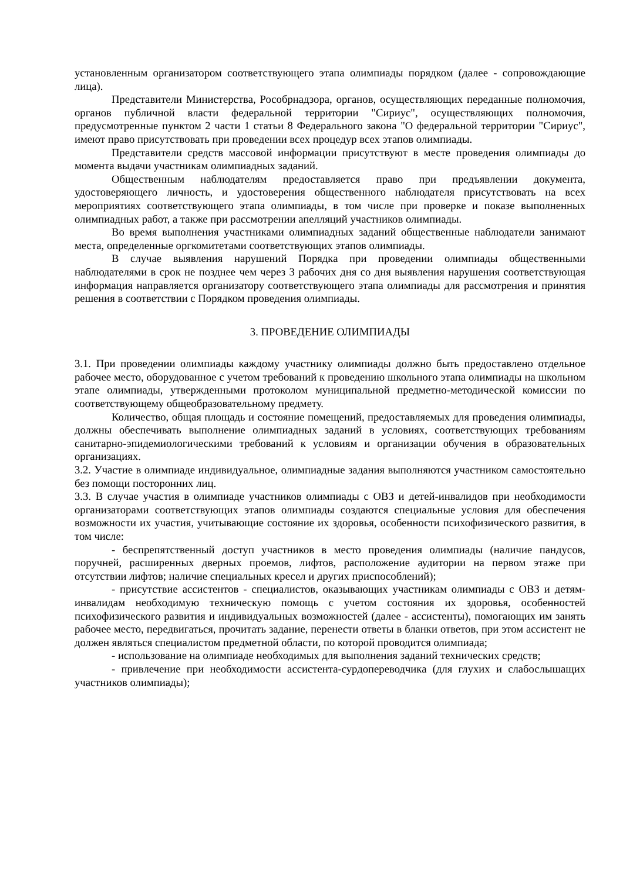установленным организатором соответствующего этапа олимпиады порядком (далее - сопровождающие лица).
Представители Министерства, Рособрнадзора, органов, осуществляющих переданные полномочия, органов публичной власти федеральной территории "Сириус", осуществляющих полномочия, предусмотренные пунктом 2 части 1 статьи 8 Федерального закона "О федеральной территории "Сириус", имеют право присутствовать при проведении всех процедур всех этапов олимпиады.
Представители средств массовой информации присутствуют в месте проведения олимпиады до момента выдачи участникам олимпиадных заданий.
Общественным наблюдателям предоставляется право при предъявлении документа, удостоверяющего личность, и удостоверения общественного наблюдателя присутствовать на всех мероприятиях соответствующего этапа олимпиады, в том числе при проверке и показе выполненных олимпиадных работ, а также при рассмотрении апелляций участников олимпиады.
Во время выполнения участниками олимпиадных заданий общественные наблюдатели занимают места, определенные оргкомитетами соответствующих этапов олимпиады.
В случае выявления нарушений Порядка при проведении олимпиады общественными наблюдателями в срок не позднее чем через 3 рабочих дня со дня выявления нарушения соответствующая информация направляется организатору соответствующего этапа олимпиады для рассмотрения и принятия решения в соответствии с Порядком проведения олимпиады.
3. ПРОВЕДЕНИЕ ОЛИМПИАДЫ
3.1. При проведении олимпиады каждому участнику олимпиады должно быть предоставлено отдельное рабочее место, оборудованное с учетом требований к проведению школьного этапа олимпиады на школьном этапе олимпиады, утвержденными протоколом муниципальной предметно-методической комиссии по соответствующему общеобразовательному предмету.
Количество, общая площадь и состояние помещений, предоставляемых для проведения олимпиады, должны обеспечивать выполнение олимпиадных заданий в условиях, соответствующих требованиям санитарно-эпидемиологическими требований к условиям и организации обучения в образовательных организациях.
3.2. Участие в олимпиаде индивидуальное, олимпиадные задания выполняются участником самостоятельно без помощи посторонних лиц.
3.3. В случае участия в олимпиаде участников олимпиады с ОВЗ и детей-инвалидов при необходимости организаторами соответствующих этапов олимпиады создаются специальные условия для обеспечения возможности их участия, учитывающие состояние их здоровья, особенности психофизического развития, в том числе:
- беспрепятственный доступ участников в место проведения олимпиады (наличие пандусов, поручней, расширенных дверных проемов, лифтов, расположение аудитории на первом этаже при отсутствии лифтов; наличие специальных кресел и других приспособлений);
- присутствие ассистентов - специалистов, оказывающих участникам олимпиады с ОВЗ и детям-инвалидам необходимую техническую помощь с учетом состояния их здоровья, особенностей психофизического развития и индивидуальных возможностей (далее - ассистенты), помогающих им занять рабочее место, передвигаться, прочитать задание, перенести ответы в бланки ответов, при этом ассистент не должен являться специалистом предметной области, по которой проводится олимпиада;
- использование на олимпиаде необходимых для выполнения заданий технических средств;
- привлечение при необходимости ассистента-сурдопереводчика (для глухих и слабослышащих участников олимпиады);